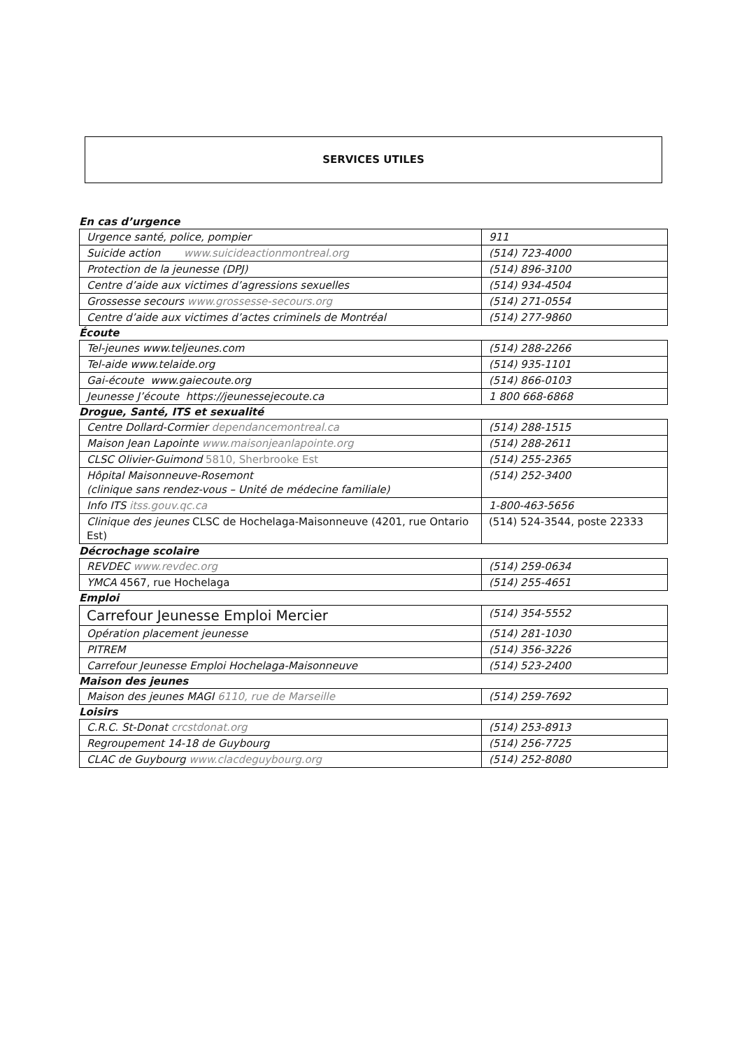SERVICES UTILES
En cas d’urgence
| Urgence santé, police, pompier | 911 |
| Suicide action www.suicideactionmontreal.org | (514) 723-4000 |
| Protection de la jeunesse (DPJ) | (514) 896-3100 |
| Centre d’aide aux victimes d’agressions sexuelles | (514) 934-4504 |
| Grossesse secours www.grossesse-secours.org | (514) 271-0554 |
| Centre d’aide aux victimes d’actes criminels de Montréal | (514) 277-9860 |
Écoute
| Tel-jeunes www.teljeunes.com | (514) 288-2266 |
| Tel-aide www.telaide.org | (514) 935-1101 |
| Gai-écoute www.gaiecoute.org | (514) 866-0103 |
| Jeunesse J’écoute https://jeunessejecoute.ca | 1 800 668-6868 |
Drogue, Santé, ITS et sexualité
| Centre Dollard-Cormier dependancemontreal.ca | (514) 288-1515 |
| Maison Jean Lapointe www.maisonjeanlapointe.org | (514) 288-2611 |
| CLSC Olivier-Guimond 5810, Sherbrooke Est | (514) 255-2365 |
| Hôpital Maisonneuve-Rosemont (clinique sans rendez-vous – Unité de médecine familiale) | (514) 252-3400 |
| Info ITS itss.gouv.qc.ca | 1-800-463-5656 |
| Clinique des jeunes CLSC de Hochelaga-Maisonneuve (4201, rue Ontario Est) | (514) 524-3544, poste 22333 |
Décrochage scolaire
| REVDEC www.revdec.org | (514) 259-0634 |
| YMCA 4567, rue Hochelaga | (514) 255-4651 |
Emploi
| Carrefour Jeunesse Emploi Mercier | (514) 354-5552 |
| Opération placement jeunesse | (514) 281-1030 |
| PITREM | (514) 356-3226 |
| Carrefour Jeunesse Emploi Hochelaga-Maisonneuve | (514) 523-2400 |
Maison des jeunes
| Maison des jeunes MAGI 6110, rue de Marseille | (514) 259-7692 |
Loisirs
| C.R.C. St-Donat crcstdonat.org | (514) 253-8913 |
| Regroupement 14-18 de Guybourg | (514) 256-7725 |
| CLAC de Guybourg www.clacdeguybourg.org | (514) 252-8080 |